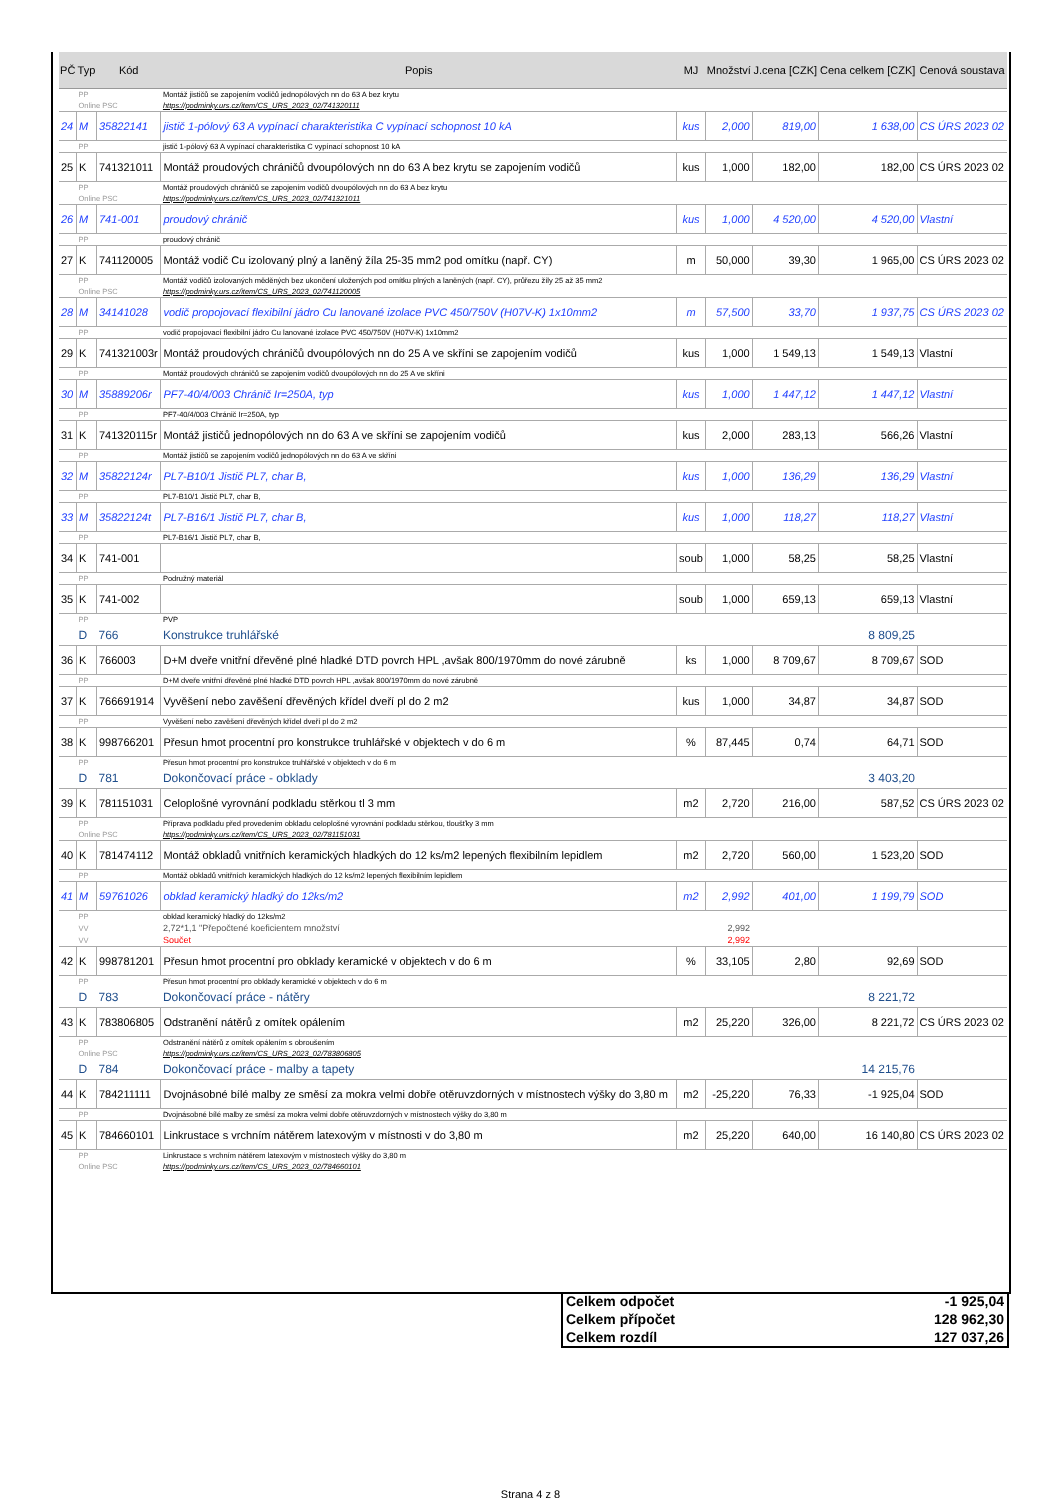| PČ | Typ | Kód | Popis | MJ | Množství | J.cena [CZK] | Cena celkem [CZK] | Cenová soustava |
| --- | --- | --- | --- | --- | --- | --- | --- | --- |
| | PP | | Montáž jističů se zapojením vodičů jednopólových nn do 63 A bez krytu | | | | | |
| | Online PSC | | https://podminky.urs.cz/item/CS_URS_2023_02/741320111 | | | | | |
| 24 | M | 35822141 | jistič 1-pólový 63 A vypínací charakteristika C vypínací schopnost 10 kA | kus | 2,000 | 819,00 | 1 638,00 | CS ÚRS 2023 02 |
| | PP | | jistič 1-pólový 63 A vypínací charakteristika C vypínací schopnost 10 kA | | | | | |
| 25 | K | 741321011 | Montáž proudových chráničů dvoupólových nn do 63 A bez krytu se zapojením vodičů | kus | 1,000 | 182,00 | 182,00 | CS ÚRS 2023 02 |
| | PP | | Montáž proudových chráničů se zapojením vodičů dvoupólových nn do 63 A bez krytu | | | | | |
| | Online PSC | | https://podminky.urs.cz/item/CS_URS_2023_02/741321011 | | | | | |
| 26 | M | 741-001 | proudový chránič | kus | 1,000 | 4 520,00 | 4 520,00 | Vlastní |
| | PP | | proudový chránič | | | | | |
| 27 | K | 741120005 | Montáž vodič Cu izolovaný plný a laněný žíla 25-35 mm2 pod omítku (např. CY) | m | 50,000 | 39,30 | 1 965,00 | CS ÚRS 2023 02 |
| | PP | | Montáž vodičů izolovaných měděných bez ukončení uložených pod omítku plných a laněných (např. CY), průřezu žíly 25 až 35 mm2 | | | | | |
| | Online PSC | | https://podminky.urs.cz/item/CS_URS_2023_02/741120005 | | | | | |
| 28 | M | 34141028 | vodič propojovací flexibilní jádro Cu lanované izolace PVC 450/750V (H07V-K) 1x10mm2 | m | 57,500 | 33,70 | 1 937,75 | CS ÚRS 2023 02 |
| | PP | | vodič propojovací flexibilní jádro Cu lanované izolace PVC 450/750V (H07V-K) 1x10mm2 | | | | | |
| 29 | K | 741321003r | Montáž proudových chráničů dvoupólových nn do 25 A ve skříni se zapojením vodičů | kus | 1,000 | 1 549,13 | 1 549,13 | Vlastní |
| | PP | | Montáž proudových chráničů se zapojením vodičů dvoupólových nn do 25 A ve skříni | | | | | |
| 30 | M | 35889206r | PF7-40/4/003 Chránič Ir=250A, typ | kus | 1,000 | 1 447,12 | 1 447,12 | Vlastní |
| | PP | | PF7-40/4/003 Chránič Ir=250A, typ | | | | | |
| 31 | K | 741320115r | Montáž jističů jednopólových nn do 63 A ve skříni se zapojením vodičů | kus | 2,000 | 283,13 | 566,26 | Vlastní |
| | PP | | Montáž jističů se zapojením vodičů jednopólových nn do 63 A ve skříni | | | | | |
| 32 | M | 35822124r | PL7-B10/1 Jistič PL7, char B, | kus | 1,000 | 136,29 | 136,29 | Vlastní |
| | PP | | PL7-B10/1 Jistič PL7, char B, | | | | | |
| 33 | M | 35822124t | PL7-B16/1 Jistič PL7, char B, | kus | 1,000 | 118,27 | 118,27 | Vlastní |
| | PP | | PL7-B16/1 Jistič PL7, char B, | | | | | |
| 34 | K | 741-001 | | soub | 1,000 | 58,25 | 58,25 | Vlastní |
| | PP | | Podružný materiál | | | | | |
| 35 | K | 741-002 | | soub | 1,000 | 659,13 | 659,13 | Vlastní |
| | PP | | PVP | | | | | |
| | D | 766 | Konstrukce truhlářské | | | | 8 809,25 | |
| 36 | K | 766003 | D+M dveře vnitřní dřevěné plné hladké DTD povrch HPL ,avšak 800/1970mm do nové zárubně | ks | 1,000 | 8 709,67 | 8 709,67 | SOD |
| | PP | | D+M dveře vnitřní dřevěné plné hladké DTD povrch HPL ,avšak 800/1970mm do nové zárubně | | | | | |
| 37 | K | 766691914 | Vyvěšení nebo zavěšení dřevěných křídel dveří pl do 2 m2 | kus | 1,000 | 34,87 | 34,87 | SOD |
| | PP | | Vyvěšení nebo zavěšení dřevěných křídel dveří pl do 2 m2 | | | | | |
| 38 | K | 998766201 | Přesun hmot procentní pro konstrukce truhlářské v objektech v do 6 m | % | 87,445 | 0,74 | 64,71 | SOD |
| | PP | | Přesun hmot procentní pro konstrukce truhlářské v objektech v do 6 m | | | | | |
| | D | 781 | Dokončovací práce - obklady | | | | 3 403,20 | |
| 39 | K | 781151031 | Celoplošné vyrovnání podkladu stěrkou tl 3 mm | m2 | 2,720 | 216,00 | 587,52 | CS ÚRS 2023 02 |
| | PP | | Příprava podkladu před provedením obkladu celoplošné vyrovnání podkladu stěrkou, tloušťky 3 mm | | | | | |
| | Online PSC | | https://podminky.urs.cz/item/CS_URS_2023_02/781151031 | | | | | |
| 40 | K | 781474112 | Montáž obkladů vnitřních keramických hladkých do 12 ks/m2 lepených flexibilním lepidlem | m2 | 2,720 | 560,00 | 1 523,20 | SOD |
| | PP | | Montáž obkladů vnitřních keramických hladkých do 12 ks/m2 lepených flexibilním lepidlem | | | | | |
| 41 | M | 59761026 | obklad keramický hladký do 12ks/m2 | m2 | 2,992 | 401,00 | 1 199,79 | SOD |
| | PP | | obklad keramický hladký do 12ks/m2 | | | | | |
| | VV | | 2,72*1,1 "Přepočtené koeficientem množství | | 2,992 | | | |
| | VV | | Součet | | 2,992 | | | |
| 42 | K | 998781201 | Přesun hmot procentní pro obklady keramické v objektech v do 6 m | % | 33,105 | 2,80 | 92,69 | SOD |
| | PP | | Přesun hmot procentní pro obklady keramické v objektech v do 6 m | | | | | |
| | D | 783 | Dokončovací práce - nátěry | | | | 8 221,72 | |
| 43 | K | 783806805 | Odstranění nátěrů z omítek opálením | m2 | 25,220 | 326,00 | 8 221,72 | CS ÚRS 2023 02 |
| | PP | | Odstranění nátěrů z omítek opálením s obroušením | | | | | |
| | Online PSC | | https://podminky.urs.cz/item/CS_URS_2023_02/783806805 | | | | | |
| | D | 784 | Dokončovací práce - malby a tapety | | | | 14 215,76 | |
| 44 | K | 784211111 | Dvojnásobné bílé malby ze směsí za mokra velmi dobře otěruvzdorných v místnostech výšky do 3,80 m | m2 | -25,220 | 76,33 | -1 925,04 | SOD |
| | PP | | Dvojnásobné bílé malby ze směsí za mokra velmi dobře otěruvzdorných v místnostech výšky do 3,80 m | | | | | |
| 45 | K | 784660101 | Linkrustace s vrchním nátěrem latexovým v místnosti v do 3,80 m | m2 | 25,220 | 640,00 | 16 140,80 | CS ÚRS 2023 02 |
| | PP | | Linkrustace s vrchním nátěrem latexovým v místnostech výšky do 3,80 m | | | | | |
| | Online PSC | | https://podminky.urs.cz/item/CS_URS_2023_02/784660101 | | | | | |
Celkem odpočet -1 925,04
Celkem přípočet 128 962,30
Celkem rozdíl 127 037,26
Strana 4 z 8